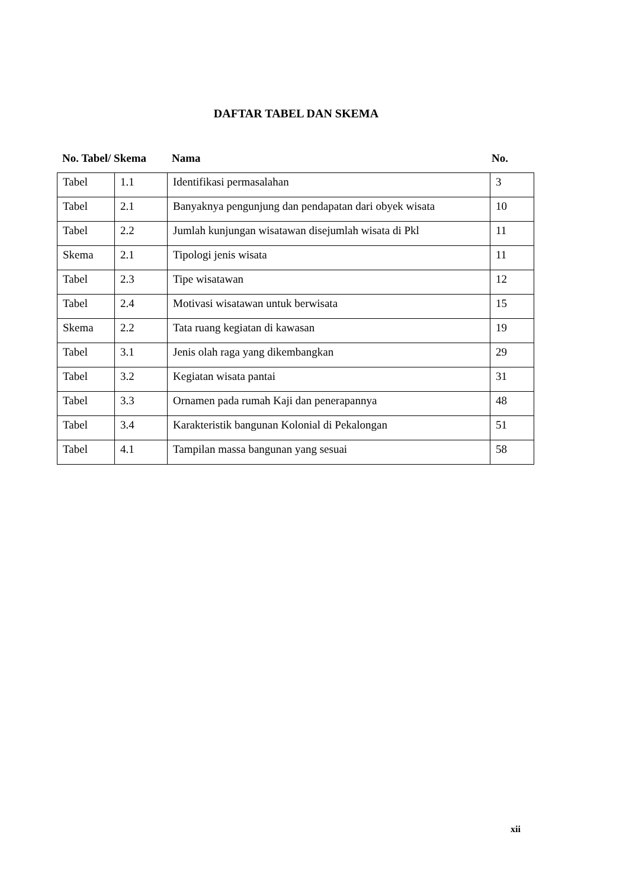DAFTAR TABEL DAN SKEMA
No. Tabel/ Skema Nama No.
| Tabel | 1.1 | Identifikasi permasalahan | 3 |
| Tabel | 2.1 | Banyaknya pengunjung dan pendapatan dari obyek wisata | 10 |
| Tabel | 2.2 | Jumlah kunjungan wisatawan disejumlah wisata di Pkl | 11 |
| Skema | 2.1 | Tipologi jenis wisata | 11 |
| Tabel | 2.3 | Tipe wisatawan | 12 |
| Tabel | 2.4 | Motivasi wisatawan untuk berwisata | 15 |
| Skema | 2.2 | Tata ruang kegiatan di kawasan | 19 |
| Tabel | 3.1 | Jenis olah raga yang dikembangkan | 29 |
| Tabel | 3.2 | Kegiatan wisata pantai | 31 |
| Tabel | 3.3 | Ornamen pada rumah Kaji dan penerapannya | 48 |
| Tabel | 3.4 | Karakteristik bangunan Kolonial di Pekalongan | 51 |
| Tabel | 4.1 | Tampilan massa bangunan yang sesuai | 58 |
xii